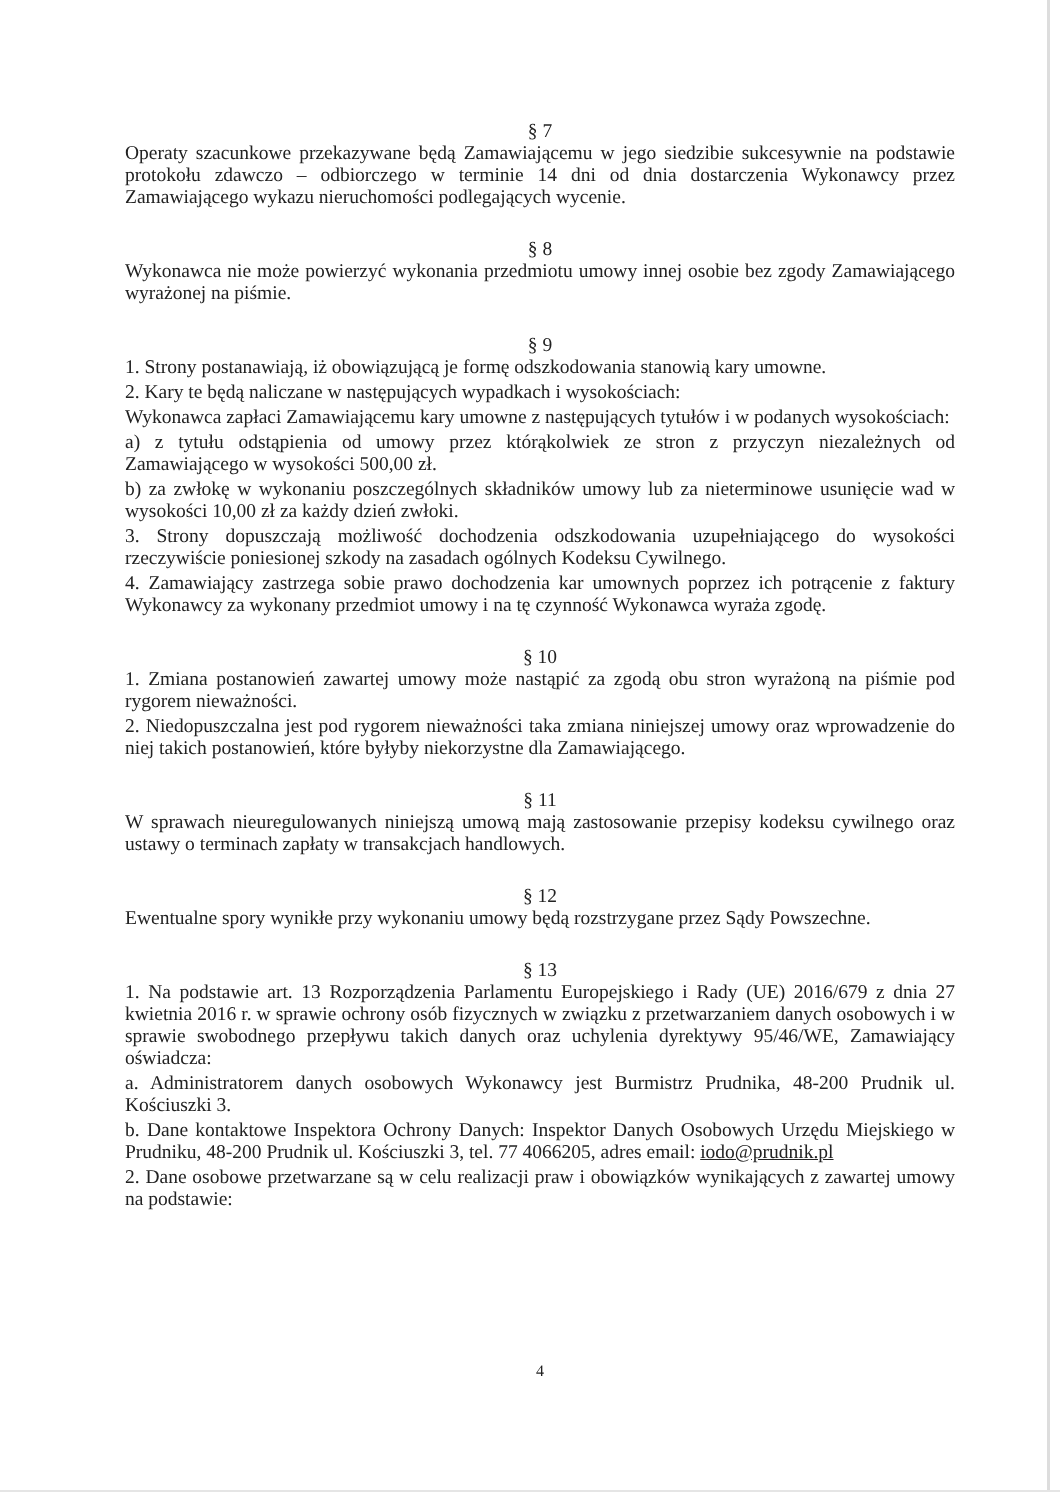§ 7
Operaty szacunkowe przekazywane będą Zamawiającemu w jego siedzibie sukcesywnie na podstawie protokołu zdawczo – odbiorczego w terminie 14 dni od dnia dostarczenia Wykonawcy przez Zamawiającego wykazu nieruchomości podlegających wycenie.
§ 8
Wykonawca nie może powierzyć wykonania przedmiotu umowy innej osobie bez zgody Zamawiającego wyrażonej na piśmie.
§ 9
1. Strony postanawiają, iż obowiązującą je formę odszkodowania stanowią kary umowne.
2. Kary te będą naliczane w następujących wypadkach i wysokościach:
Wykonawca zapłaci Zamawiającemu kary umowne z następujących tytułów i w podanych wysokościach:
a) z tytułu odstąpienia od umowy przez którąkolwiek ze stron z przyczyn niezależnych od Zamawiającego w wysokości 500,00 zł.
b) za zwłokę w wykonaniu poszczególnych składników umowy lub za nieterminowe usunięcie wad w wysokości 10,00 zł za każdy dzień zwłoki.
3. Strony dopuszczają możliwość dochodzenia odszkodowania uzupełniającego do wysokości rzeczywiście poniesionej szkody na zasadach ogólnych Kodeksu Cywilnego.
4. Zamawiający zastrzega sobie prawo dochodzenia kar umownych poprzez ich potrącenie z faktury Wykonawcy za wykonany przedmiot umowy i na tę czynność Wykonawca wyraża zgodę.
§ 10
1. Zmiana postanowień zawartej umowy może nastąpić za zgodą obu stron wyrażoną na piśmie pod rygorem nieważności.
2. Niedopuszczalna jest pod rygorem nieważności taka zmiana niniejszej umowy oraz wprowadzenie do niej takich postanowień, które byłyby niekorzystne dla Zamawiającego.
§ 11
W sprawach nieuregulowanych niniejszą umową mają zastosowanie przepisy kodeksu cywilnego oraz ustawy o terminach zapłaty w transakcjach handlowych.
§ 12
Ewentualne spory wynikłe przy wykonaniu umowy będą rozstrzygane przez Sądy Powszechne.
§ 13
1. Na podstawie art. 13 Rozporządzenia Parlamentu Europejskiego i Rady (UE) 2016/679 z dnia 27 kwietnia 2016 r. w sprawie ochrony osób fizycznych w związku z przetwarzaniem danych osobowych i w sprawie swobodnego przepływu takich danych oraz uchylenia dyrektywy 95/46/WE, Zamawiający oświadcza:
a. Administratorem danych osobowych Wykonawcy jest Burmistrz Prudnika, 48-200 Prudnik ul. Kościuszki 3.
b. Dane kontaktowe Inspektora Ochrony Danych: Inspektor Danych Osobowych Urzędu Miejskiego w Prudniku, 48-200 Prudnik ul. Kościuszki 3, tel. 77 4066205, adres email: iodo@prudnik.pl
2. Dane osobowe przetwarzane są w celu realizacji praw i obowiązków wynikających z zawartej umowy na podstawie:
4